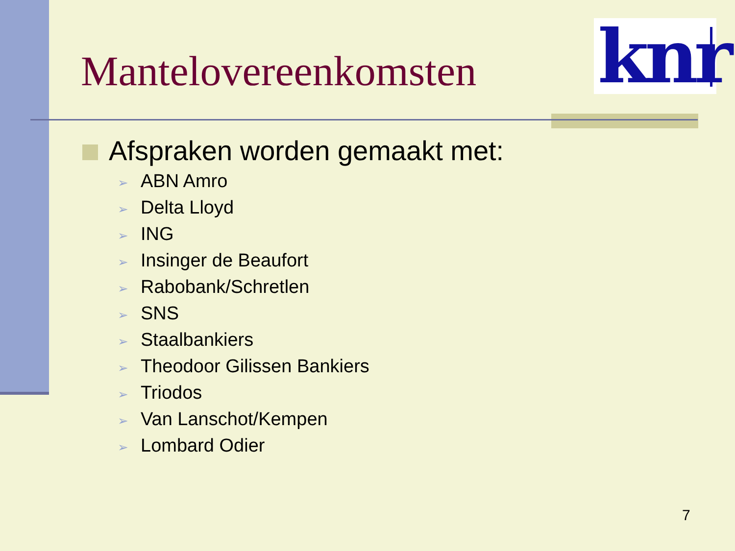knr
Mantelovereenkomsten
Afspraken worden gemaakt met:
➢ ABN Amro
➢ Delta Lloyd
➢ ING
➢ Insinger de Beaufort
➢ Rabobank/Schretlen
➢ SNS
➢ Staalbankiers
➢ Theodoor Gilissen Bankiers
➢ Triodos
➢ Van Lanschot/Kempen
➢ Lombard Odier
7